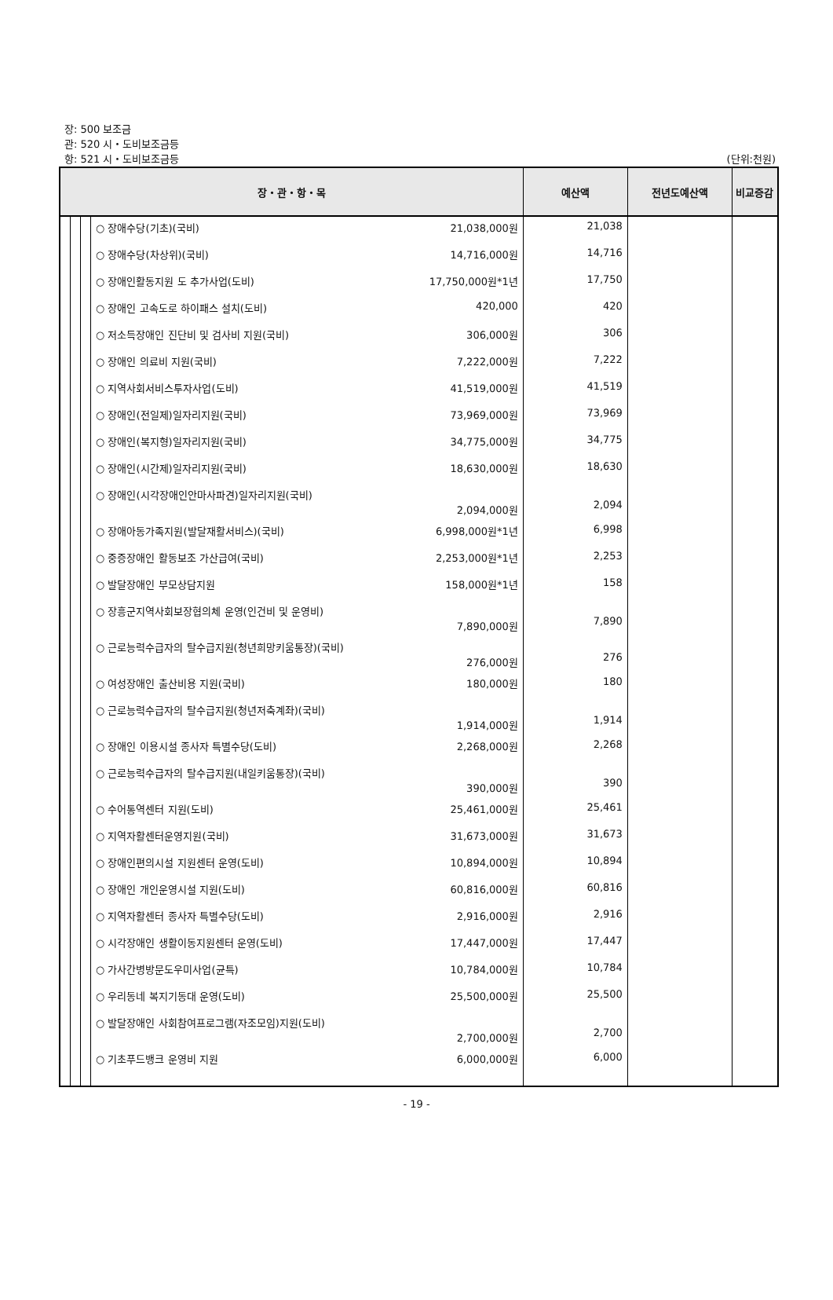장: 500 보조금
관: 520 시・도비보조금등
항: 521 시・도비보조금등 (단위:천원)
| 장・관・항・목 | | | | 예산액 | 전년도예산액 | 비교증감 |
| --- | --- | --- | --- | --- | --- | --- |
| | | | ○ 장애수당(기초)(국비) 21,038,000원 | 21,038 | | |
| | | | ○ 장애수당(차상위)(국비) 14,716,000원 | 14,716 | | |
| | | | ○ 장애인활동지원 도 추가사업(도비) 17,750,000원*1년 | 17,750 | | |
| | | | ○ 장애인 고속도로 하이패스 설치(도비) 420,000 | 420 | | |
| | | | ○ 저소득장애인 진단비 및 검사비 지원(국비) 306,000원 | 306 | | |
| | | | ○ 장애인 의료비 지원(국비) 7,222,000원 | 7,222 | | |
| | | | ○ 지역사회서비스투자사업(도비) 41,519,000원 | 41,519 | | |
| | | | ○ 장애인(전일제)일자리지원(국비) 73,969,000원 | 73,969 | | |
| | | | ○ 장애인(복지형)일자리지원(국비) 34,775,000원 | 34,775 | | |
| | | | ○ 장애인(시간제)일자리지원(국비) 18,630,000원 | 18,630 | | |
| | | | ○ 장애인(시각장애인안마사파견)일자리지원(국비) 2,094,000원 | 2,094 | | |
| | | | ○ 장애아동가족지원(발달재활서비스)(국비) 6,998,000원*1년 | 6,998 | | |
| | | | ○ 중증장애인 활동보조 가산급여(국비) 2,253,000원*1년 | 2,253 | | |
| | | | ○ 발달장애인 부모상담지원 158,000원*1년 | 158 | | |
| | | | ○ 장흥군지역사회보장협의체 운영(인건비 및 운영비) 7,890,000원 | 7,890 | | |
| | | | ○ 근로능력수급자의 탈수급지원(청년희망키움통장)(국비) 276,000원 | 276 | | |
| | | | ○ 여성장애인 출산비용 지원(국비) 180,000원 | 180 | | |
| | | | ○ 근로능력수급자의 탈수급지원(청년저축계좌)(국비) 1,914,000원 | 1,914 | | |
| | | | ○ 장애인 이용시설 종사자 특별수당(도비) 2,268,000원 | 2,268 | | |
| | | | ○ 근로능력수급자의 탈수급지원(내일키움통장)(국비) 390,000원 | 390 | | |
| | | | ○ 수어통역센터 지원(도비) 25,461,000원 | 25,461 | | |
| | | | ○ 지역자활센터운영지원(국비) 31,673,000원 | 31,673 | | |
| | | | ○ 장애인편의시설 지원센터 운영(도비) 10,894,000원 | 10,894 | | |
| | | | ○ 장애인 개인운영시설 지원(도비) 60,816,000원 | 60,816 | | |
| | | | ○ 지역자활센터 종사자 특별수당(도비) 2,916,000원 | 2,916 | | |
| | | | ○ 시각장애인 생활이동지원센터 운영(도비) 17,447,000원 | 17,447 | | |
| | | | ○ 가사간병방문도우미사업(균특) 10,784,000원 | 10,784 | | |
| | | | ○ 우리동네 복지기동대 운영(도비) 25,500,000원 | 25,500 | | |
| | | | ○ 발달장애인 사회참여프로그램(자조모임)지원(도비) 2,700,000원 | 2,700 | | |
| | | | ○ 기초푸드뱅크 운영비 지원 6,000,000원 | 6,000 | | |
- 19 -